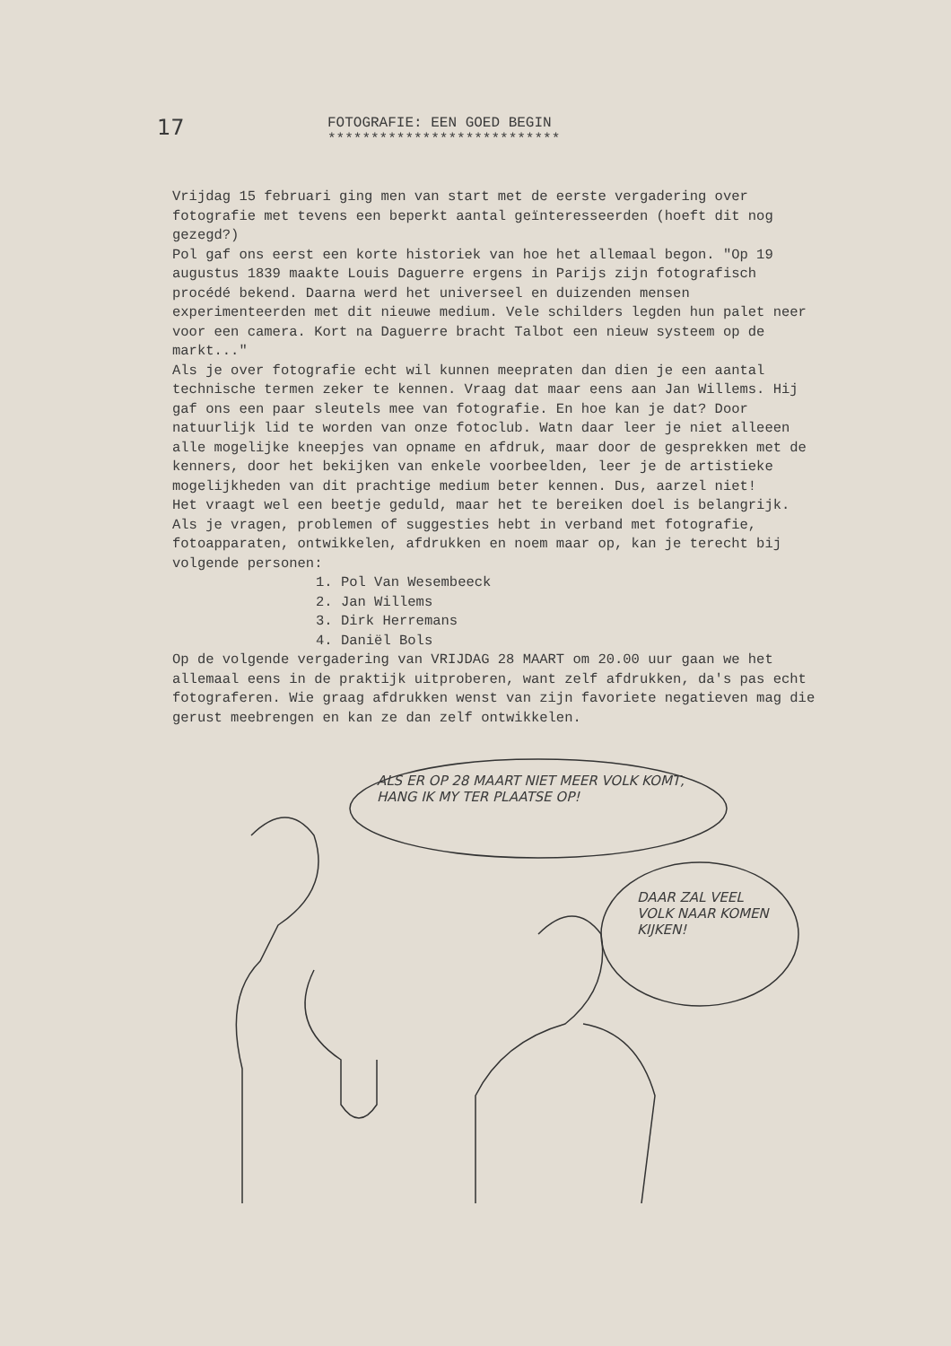17
FOTOGRAFIE: EEN GOED BEGIN
***************************
Vrijdag 15 februari ging men van start met de eerste vergadering over fotografie met tevens een beperkt aantal geïnteresseerden (hoeft dit nog gezegd?)
Pol gaf ons eerst een korte historiek van hoe het allemaal begon. "Op 19 augustus 1839 maakte Louis Daguerre ergens in Parijs zijn fotografisch procédé bekend. Daarna werd het universeel en duizenden mensen experimenteerden met dit nieuwe medium. Vele schilders legden hun palet neer voor een camera. Kort na Daguerre bracht Talbot een nieuw systeem op de markt..."
Als je over fotografie echt wil kunnen meepraten dan dien je een aantal technische termen zeker te kennen. Vraag dat maar eens aan Jan Willems. Hij gaf ons een paar sleutels mee van fotografie. En hoe kan je dat? Door natuurlijk lid te worden van onze fotoclub. Watn daar leer je niet alleeen alle mogelijke kneepjes van opname en afdruk, maar door de gesprekken met de kenners, door het bekijken van enkele voorbeelden, leer je de artistieke mogelijkheden van dit prachtige medium beter kennen. Dus, aarzel niet!
Het vraagt wel een beetje geduld, maar het te bereiken doel is belangrijk. Als je vragen, problemen of suggesties hebt in verband met fotografie, fotoapparaten, ontwikkelen, afdrukken en noem maar op, kan je terecht bij volgende personen:
1. Pol Van Wesembeeck
2. Jan Willems
3. Dirk Herremans
4. Daniël Bols
Op de volgende vergadering van VRIJDAG 28 MAART om 20.00 uur gaan we het allemaal eens in de praktijk uitproberen, want zelf afdrukken, da's pas echt fotograferen. Wie graag afdrukken wenst van zijn favoriete negatieven mag die gerust meebrengen en kan ze dan zelf ontwikkelen.
ALS ER OP 28 MAART NIET MEER VOLK KOMT, HANG IK MY TER PLAATSE OP!
DAAR ZAL VEEL VOLK NAAR KOMEN KIJKEN!